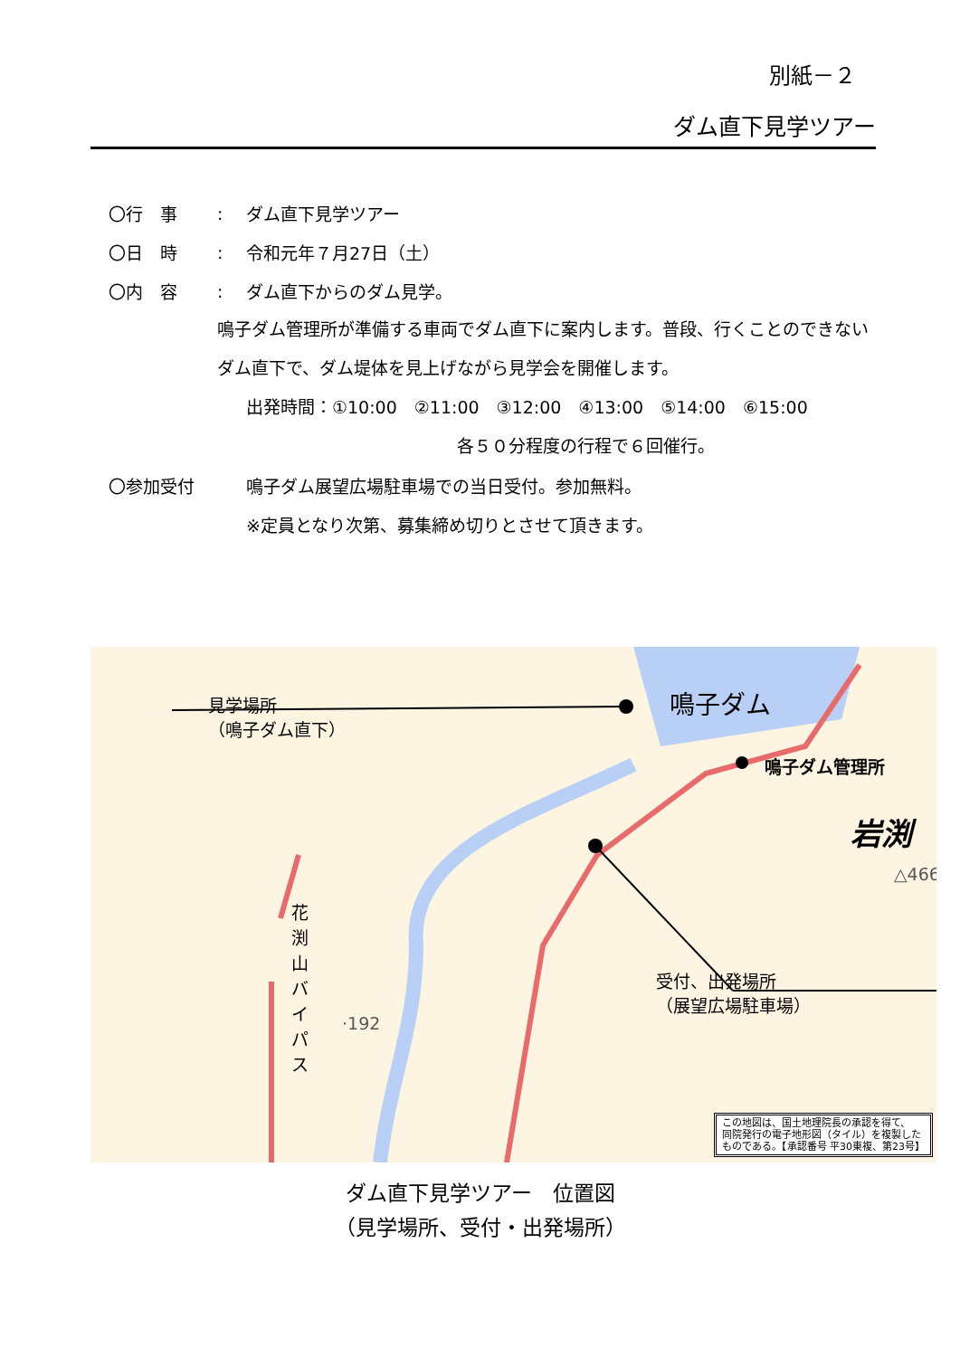別紙－２
ダム直下見学ツアー
〇行　事: ダム直下見学ツアー
〇日　時: 令和元年７月27日（土）
〇内　容: ダム直下からのダム見学。
鳴子ダム管理所が準備する車両でダム直下に案内します。普段、行くことのできないダム直下で、ダム堤体を見上げながら見学会を開催します。
出発時間：①10:00　②11:00　③12:00　④13:00　⑤14:00　⑥15:00
各５０分程度の行程で６回催行。
〇参加受付 鳴子ダム展望広場駐車場での当日受付。参加無料。
※定員となり次第、募集締め切りとさせて頂きます。
見学場所
（鳴子ダム直下）
鳴子ダム
鳴子ダム管理所
岩渕
△466
花渕山バイパス
·192
受付、出発場所
（展望広場駐車場）
この地図は、国土地理院長の承認を得て、
同院発行の電子地形図（タイル）を複製した
ものである。【承認番号 平30東複、第23号】
ダム直下見学ツアー　位置図
（見学場所、受付・出発場所）